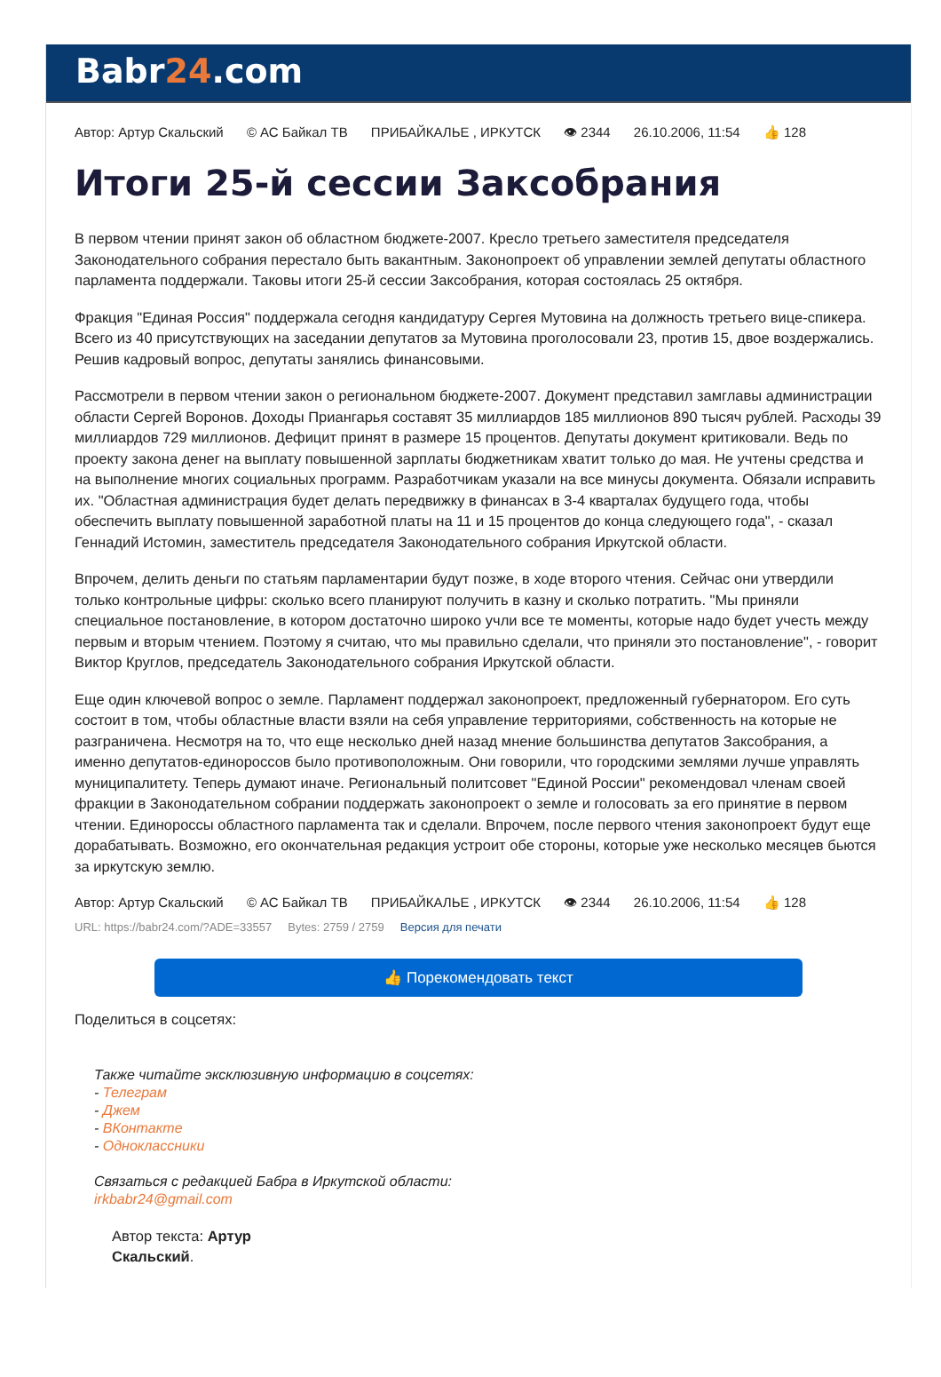Babr24.com
Автор: Артур Скальский © АС Байкал ТВ ПРИБАЙКАЛЬЕ , ИРКУТСК 👁 2344 26.10.2006, 11:54 👍 128
Итоги 25-й сессии Заксобрания
В первом чтении принят закон об областном бюджете-2007. Кресло третьего заместителя председателя Законодательного собрания перестало быть вакантным. Законопроект об управлении землей депутаты областного парламента поддержали. Таковы итоги 25-й сессии Заксобрания, которая состоялась 25 октября.
Фракция "Единая Россия" поддержала сегодня кандидатуру Сергея Мутовина на должность третьего вице-спикера. Всего из 40 присутствующих на заседании депутатов за Мутовина проголосовали 23, против 15, двое воздержались. Решив кадровый вопрос, депутаты занялись финансовыми.
Рассмотрели в первом чтении закон о региональном бюджете-2007. Документ представил замглавы администрации области Сергей Воронов. Доходы Приангарья составят 35 миллиардов 185 миллионов 890 тысяч рублей. Расходы 39 миллиардов 729 миллионов. Дефицит принят в размере 15 процентов. Депутаты документ критиковали. Ведь по проекту закона денег на выплату повышенной зарплаты бюджетникам хватит только до мая. Не учтены средства и на выполнение многих социальных программ. Разработчикам указали на все минусы документа. Обязали исправить их. "Областная администрация будет делать передвижку в финансах в 3-4 кварталах будущего года, чтобы обеспечить выплату повышенной заработной платы на 11 и 15 процентов до конца следующего года", - сказал Геннадий Истомин, заместитель председателя Законодательного собрания Иркутской области.
Впрочем, делить деньги по статьям парламентарии будут позже, в ходе второго чтения. Сейчас они утвердили только контрольные цифры: сколько всего планируют получить в казну и сколько потратить. "Мы приняли специальное постановление, в котором достаточно широко учли все те моменты, которые надо будет учесть между первым и вторым чтением. Поэтому я считаю, что мы правильно сделали, что приняли это постановление", - говорит Виктор Круглов, председатель Законодательного собрания Иркутской области.
Еще один ключевой вопрос о земле. Парламент поддержал законопроект, предложенный губернатором. Его суть состоит в том, чтобы областные власти взяли на себя управление территориями, собственность на которые не разграничена. Несмотря на то, что еще несколько дней назад мнение большинства депутатов Заксобрания, а именно депутатов-единороссов было противоположным. Они говорили, что городскими землями лучше управлять муниципалитету. Теперь думают иначе. Региональный политсовет "Единой России" рекомендовал членам своей фракции в Законодательном собрании поддержать законопроект о земле и голосовать за его принятие в первом чтении. Единороссы областного парламента так и сделали. Впрочем, после первого чтения законопроект будут еще дорабатывать. Возможно, его окончательная редакция устроит обе стороны, которые уже несколько месяцев бьются за иркутскую землю.
Автор: Артур Скальский © АС Байкал ТВ ПРИБАЙКАЛЬЕ , ИРКУТСК 👁 2344 26.10.2006, 11:54 👍 128
URL: https://babr24.com/?ADE=33557 Bytes: 2759 / 2759 Версия для печати
👍 Порекомендовать текст
Поделиться в соцсетях:
Также читайте эксклюзивную информацию в соцсетях:
- Телеграм
- Джем
- ВКонтакте
- Одноклассники
Связаться с редакцией Бабра в Иркутской области:
irkbabr24@gmail.com
Автор текста: Артур Скальский.